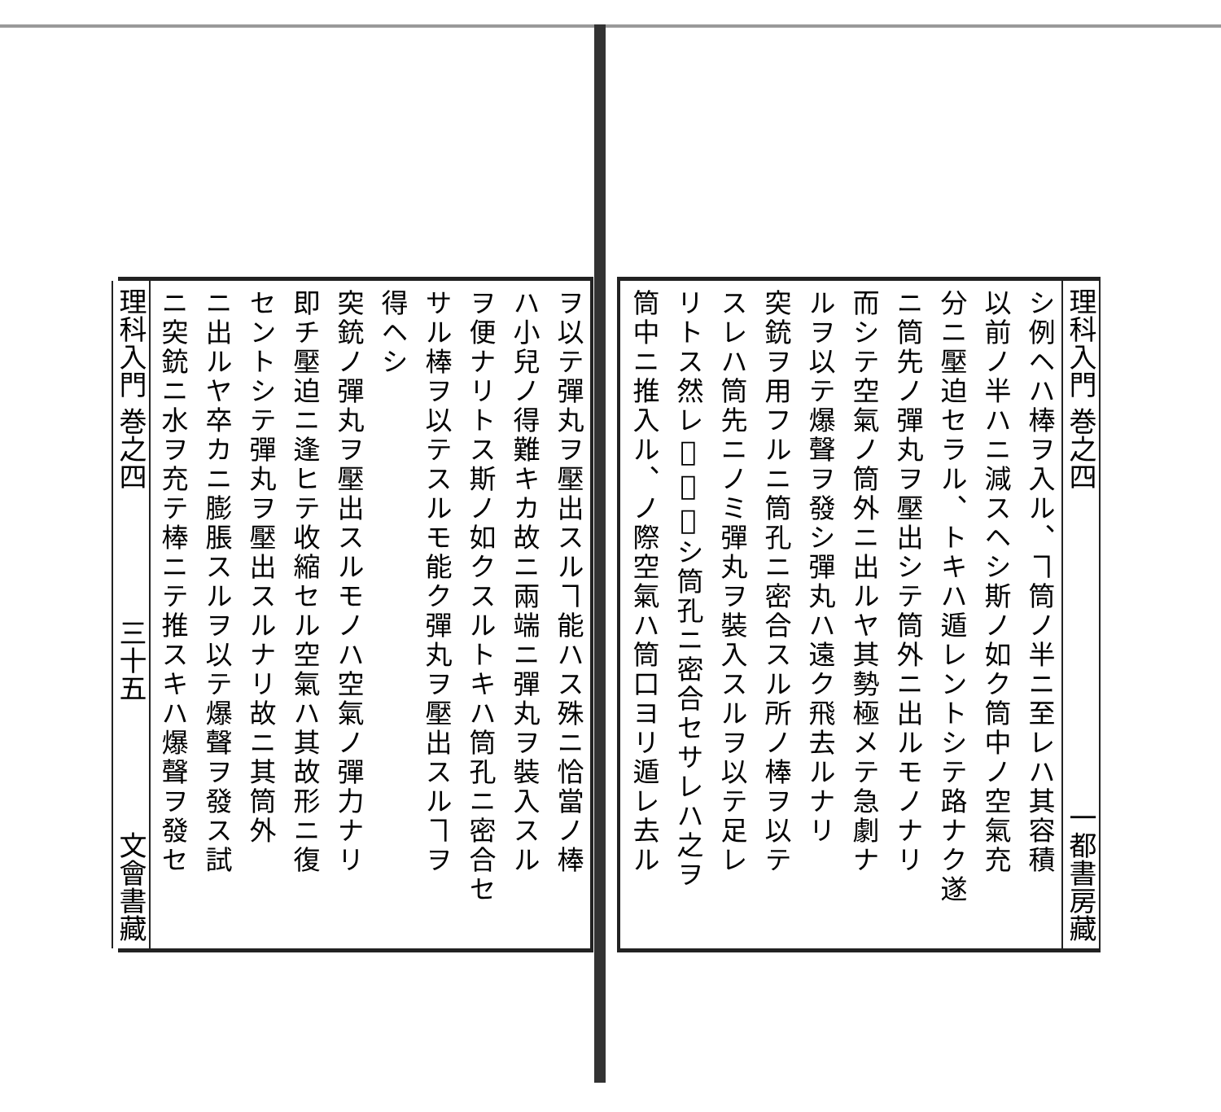理科入門 巻之四 一都書房藏
シ例ヘハ棒ヲ入ル、ヿ筒ノ半ニ至レハ其容積
以前ノ半ハニ減スヘシ斯ノ如ク筒中ノ空氣充
分ニ壓迫セラル、トキハ遁レントシテ路ナク遂
ニ筒先ノ彈丸ヲ壓出シテ筒外ニ出ルモノナリ
而シテ空氣ノ筒外ニ出ルヤ其勢極メテ急劇ナ
ルヲ以テ爆聲ヲ發シ彈丸ハ遠ク飛去ルナリ
突銃ヲ用フルニ筒孔ニ密合スル所ノ棒ヲ以テ
スレハ筒先ニノミ彈丸ヲ裝入スルヲ以テ足レ
リトス然レ𪜈棒若シ筒孔ニ密合セサレハ之ヲ
筒中ニ推入ル、ノ際空氣ハ筒口ヨリ遁レ去ル
ヲ以テ彈丸ヲ壓出スルヿ能ハス殊ニ恰當ノ棒
ハ小兒ノ得難キカ故ニ兩端ニ彈丸ヲ裝入スル
ヲ便ナリトス斯ノ如クスルトキハ筒孔ニ密合セ
サル棒ヲ以テスルモ能ク彈丸ヲ壓出スルヿヲ
得ヘシ
突銃ノ彈丸ヲ壓出スルモノハ空氣ノ彈力ナリ
即チ壓迫ニ逢ヒテ收縮セル空氣ハ其故形ニ復
セントシテ彈丸ヲ壓出スルナリ故ニ其筒外
ニ出ルヤ卒カニ膨脹スルヲ以テ爆聲ヲ發ス試
ニ突銃ニ水ヲ充テ棒ニテ推スキハ爆聲ヲ發セ
理科入門 巻之四 三十五 文會書藏